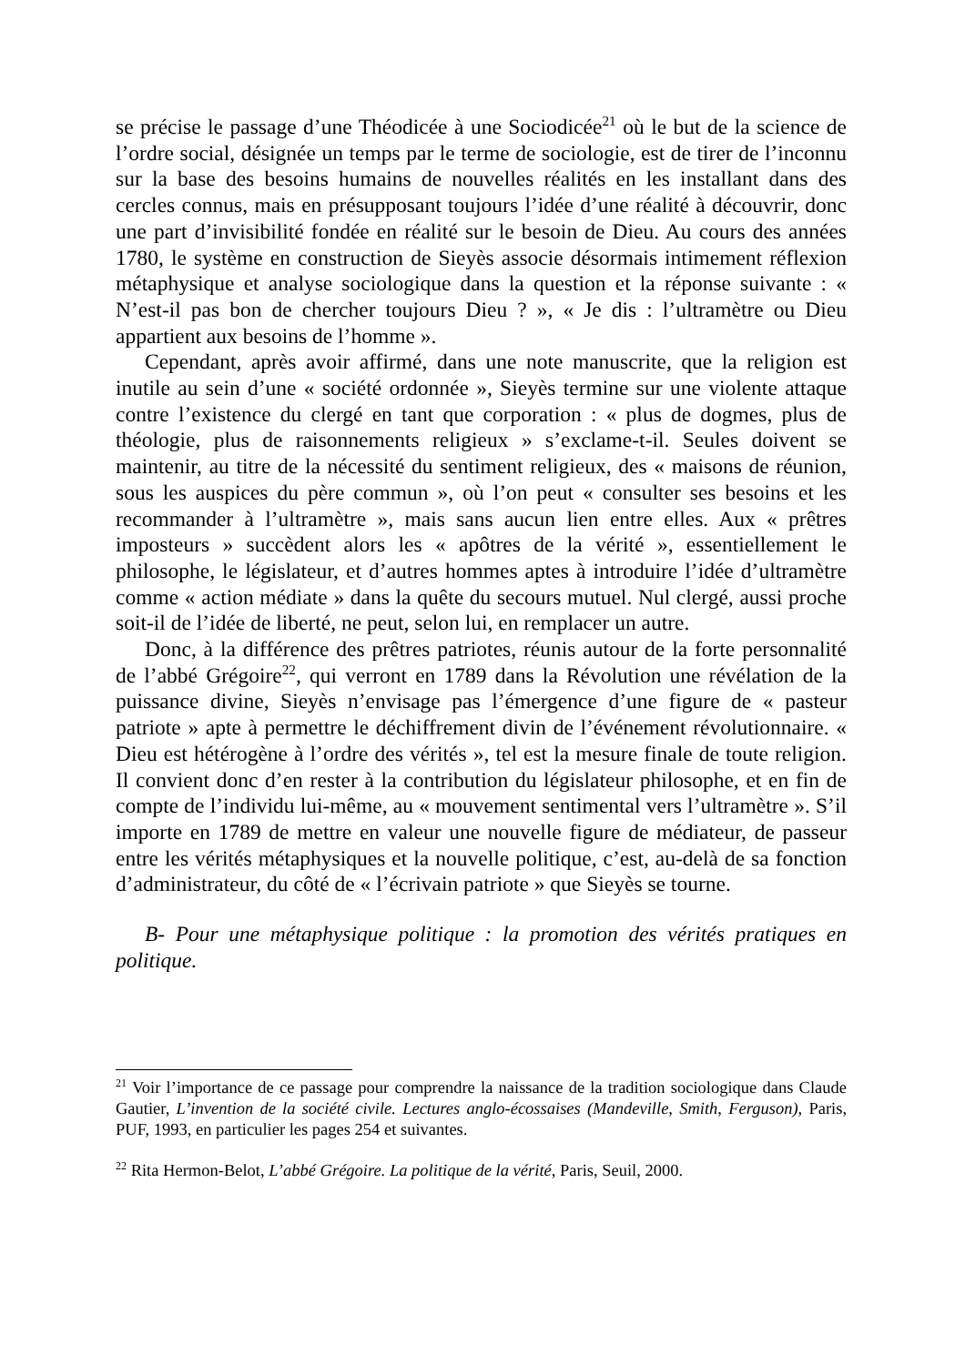se précise le passage d’une Théodicée à une Sociodicée<sup>21</sup> où le but de la science de l’ordre social, désignée un temps par le terme de sociologie, est de tirer de l’inconnu sur la base des besoins humains de nouvelles réalités en les installant dans des cercles connus, mais en présupposant toujours l’idée d’une réalité à découvrir, donc une part d’invisibilité fondée en réalité sur le besoin de Dieu. Au cours des années 1780, le système en construction de Sieyès associe désormais intimement réflexion métaphysique et analyse sociologique dans la question et la réponse suivante : « N’est-il pas bon de chercher toujours Dieu ? », « Je dis : l’ultramètre ou Dieu appartient aux besoins de l’homme ».
Cependant, après avoir affirmé, dans une note manuscrite, que la religion est inutile au sein d’une « société ordonnée », Sieyès termine sur une violente attaque contre l’existence du clergé en tant que corporation : « plus de dogmes, plus de théologie, plus de raisonnements religieux » s’exclame-t-il. Seules doivent se maintenir, au titre de la nécessité du sentiment religieux, des « maisons de réunion, sous les auspices du père commun », où l’on peut « consulter ses besoins et les recommander à l’ultramètre », mais sans aucun lien entre elles. Aux « prêtres imposteurs » succèdent alors les « apôtres de la vérité », essentiellement le philosophe, le législateur, et d’autres hommes aptes à introduire l’idée d’ultramètre comme « action médiate » dans la quête du secours mutuel. Nul clergé, aussi proche soit-il de l’idée de liberté, ne peut, selon lui, en remplacer un autre.
Donc, à la différence des prêtres patriotes, réunis autour de la forte personnalité de l’abbé Grégoire<sup>22</sup>, qui verront en 1789 dans la Révolution une révélation de la puissance divine, Sieyès n’envisage pas l’émergence d’une figure de « pasteur patriote » apte à permettre le déchiffrement divin de l’événement révolutionnaire. « Dieu est hétérogène à l’ordre des vérités », tel est la mesure finale de toute religion. Il convient donc d’en rester à la contribution du législateur philosophe, et en fin de compte de l’individu lui-même, au « mouvement sentimental vers l’ultramètre ». S’il importe en 1789 de mettre en valeur une nouvelle figure de médiateur, de passeur entre les vérités métaphysiques et la nouvelle politique, c’est, au-delà de sa fonction d’administrateur, du côté de « l’écrivain patriote » que Sieyès se tourne.
B- Pour une métaphysique politique : la promotion des vérités pratiques en politique.
<sup>21</sup> Voir l’importance de ce passage pour comprendre la naissance de la tradition sociologique dans Claude Gautier, L’invention de la société civile. Lectures anglo-écossaises (Mandeville, Smith, Ferguson), Paris, PUF, 1993, en particulier les pages 254 et suivantes.
<sup>22</sup> Rita Hermon-Belot, L’abbé Grégoire. La politique de la vérité, Paris, Seuil, 2000.